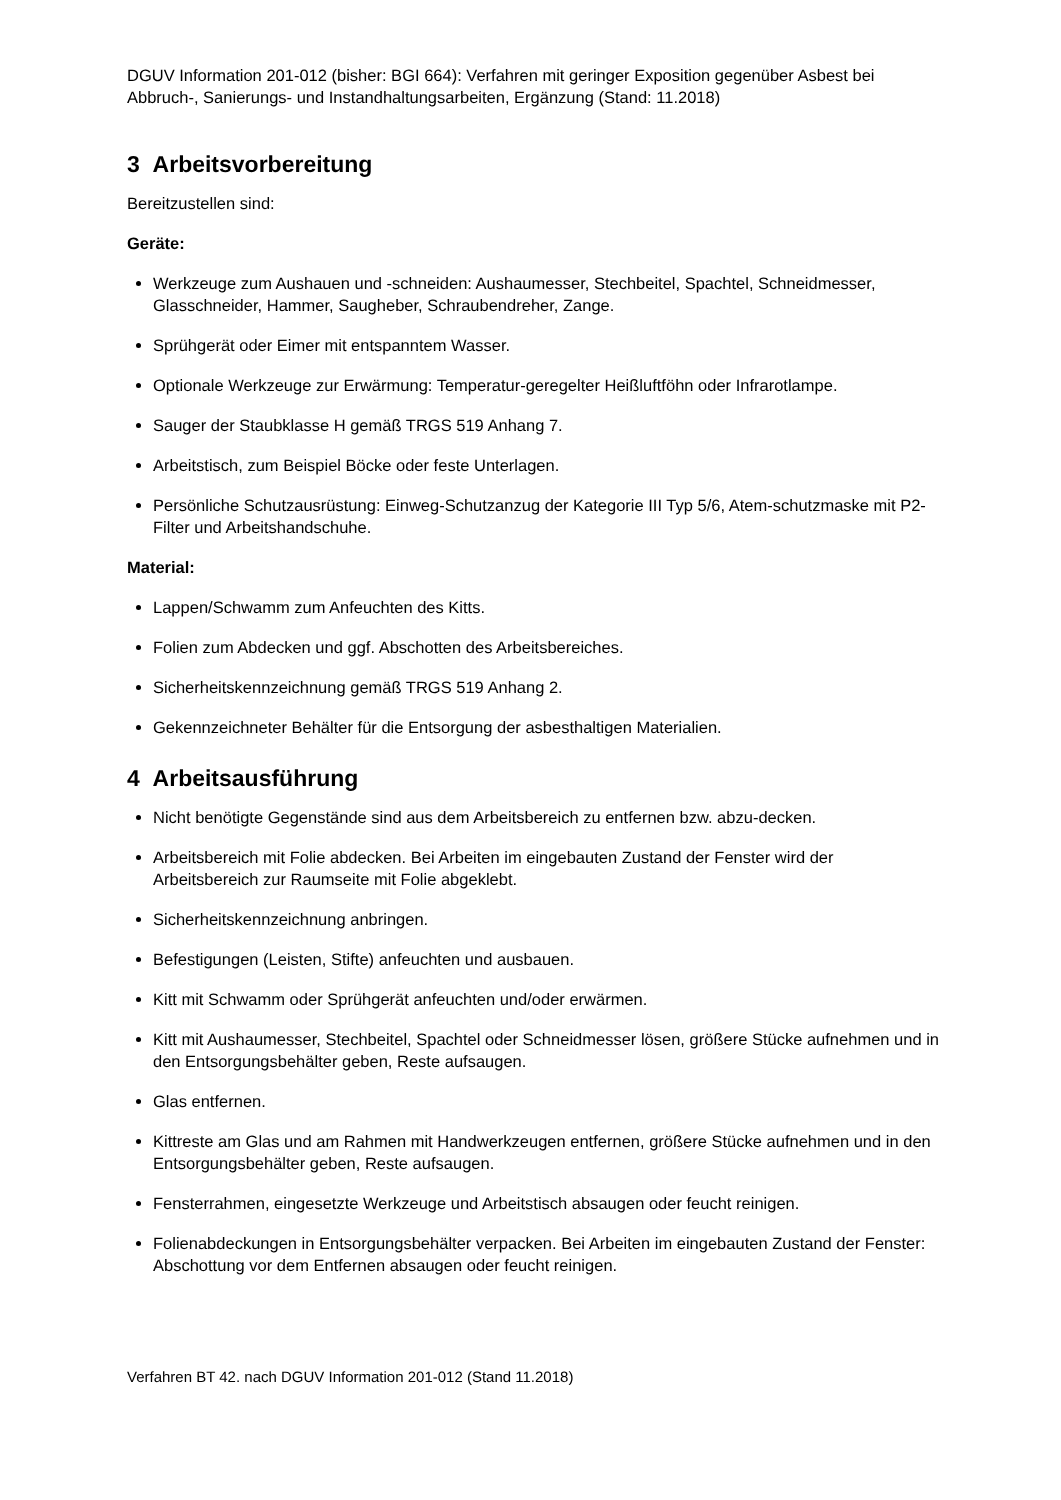DGUV Information 201-012 (bisher: BGI 664): Verfahren mit geringer Exposition gegenüber Asbest bei Abbruch-, Sanierungs- und Instandhaltungsarbeiten, Ergänzung (Stand: 11.2018)
3 Arbeitsvorbereitung
Bereitzustellen sind:
Geräte:
Werkzeuge zum Aushauen und -schneiden: Aushaumesser, Stechbeitel, Spachtel, Schneidmesser, Glasschneider, Hammer, Saugheber, Schraubendreher, Zange.
Sprühgerät oder Eimer mit entspanntem Wasser.
Optionale Werkzeuge zur Erwärmung: Temperatur-geregelter Heißluftföhn oder Infrarotlampe.
Sauger der Staubklasse H gemäß TRGS 519 Anhang 7.
Arbeitstisch, zum Beispiel Böcke oder feste Unterlagen.
Persönliche Schutzausrüstung: Einweg-Schutzanzug der Kategorie III Typ 5/6, Atem-schutzmaske mit P2-Filter und Arbeitshandschuhe.
Material:
Lappen/Schwamm zum Anfeuchten des Kitts.
Folien zum Abdecken und ggf. Abschotten des Arbeitsbereiches.
Sicherheitskennzeichnung gemäß TRGS 519 Anhang 2.
Gekennzeichneter Behälter für die Entsorgung der asbesthaltigen Materialien.
4 Arbeitsausführung
Nicht benötigte Gegenstände sind aus dem Arbeitsbereich zu entfernen bzw. abzu-decken.
Arbeitsbereich mit Folie abdecken. Bei Arbeiten im eingebauten Zustand der Fenster wird der Arbeitsbereich zur Raumseite mit Folie abgeklebt.
Sicherheitskennzeichnung anbringen.
Befestigungen (Leisten, Stifte) anfeuchten und ausbauen.
Kitt mit Schwamm oder Sprühgerät anfeuchten und/oder erwärmen.
Kitt mit Aushaumesser, Stechbeitel, Spachtel oder Schneidmesser lösen, größere Stücke aufnehmen und in den Entsorgungsbehälter geben, Reste aufsaugen.
Glas entfernen.
Kittreste am Glas und am Rahmen mit Handwerkzeugen entfernen, größere Stücke aufnehmen und in den Entsorgungsbehälter geben, Reste aufsaugen.
Fensterrahmen, eingesetzte Werkzeuge und Arbeitstisch absaugen oder feucht reinigen.
Folienabdeckungen in Entsorgungsbehälter verpacken. Bei Arbeiten im eingebauten Zustand der Fenster: Abschottung vor dem Entfernen absaugen oder feucht reinigen.
Verfahren BT 42. nach DGUV Information 201-012 (Stand 11.2018)